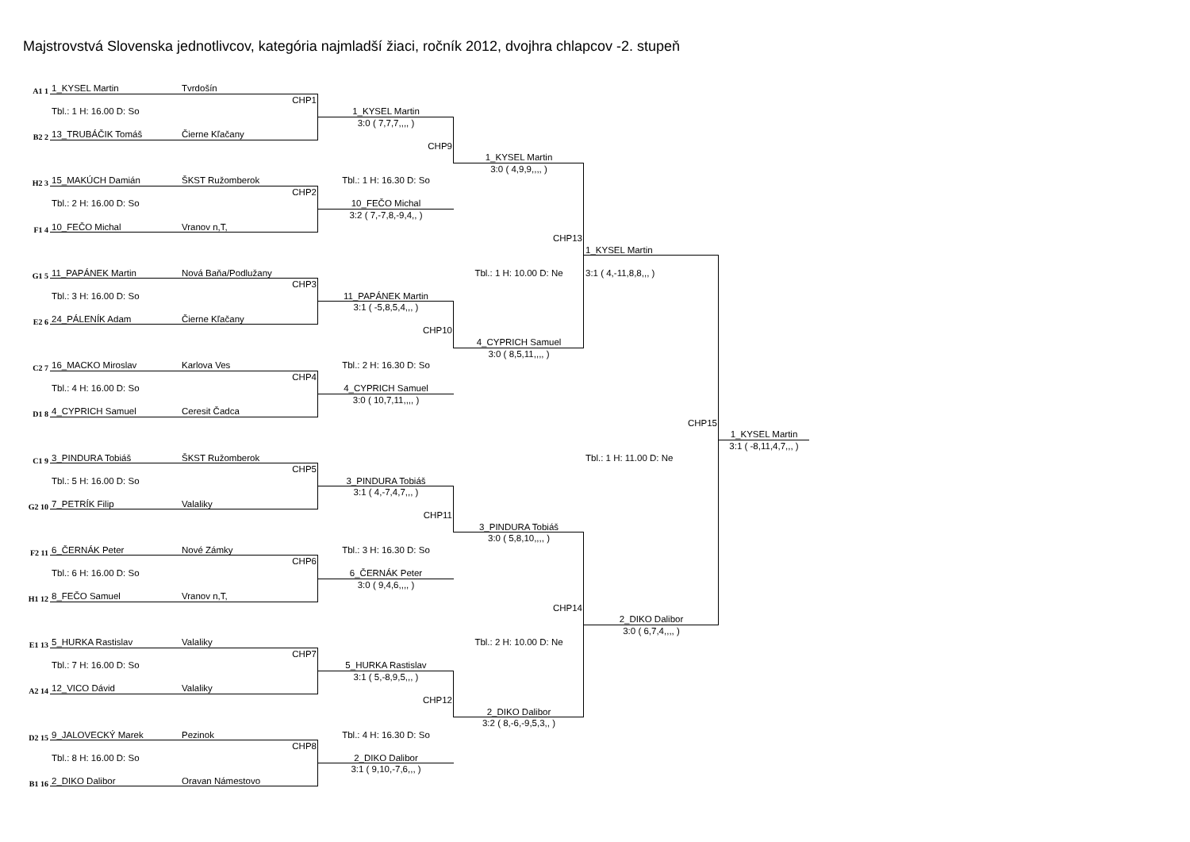Majstrovstvá Slovenska jednotlivcov, kategória najmladší žiaci, ročník 2012, dvojhra chlapcov -2. stupeň
A1 1
1_KYSEL Martin
Tvrdošín
CHP1
Tbl.: 1 H: 16.00 D: So
1_KYSEL Martin
3:0 ( 7,7,7,,,, )
B2 2
13_TRUBÁČIK Tomáš
Čierne Kľačany
CHP9
1_KYSEL Martin
3:0 ( 4,9,9,,,, )
H2 3
15_MAKÚCH Damián
ŠKST Ružomberok
Tbl.: 1 H: 16.30 D: So
CHP2
Tbl.: 2 H: 16.00 D: So
10_FEČO Michal
3:2 ( 7,-7,8,-9,4,, )
F1 4
10_FEČO Michal
Vranov n,T,
CHP13
1_KYSEL Martin
G1 5
11_PAPÁNEK Martin
Nová Baňa/Podlužany
Tbl.: 1 H: 10.00 D: Ne
3:1 ( 4,-11,8,8,,, )
CHP3
Tbl.: 3 H: 16.00 D: So
11_PAPÁNEK Martin
3:1 ( -5,8,5,4,,, )
E2 6
24_PÁLENÍK Adam
Čierne Kľačany
CHP10
4_CYPRICH Samuel
3:0 ( 8,5,11,,,, )
C2 7
16_MACKO Miroslav
Karlova Ves
Tbl.: 2 H: 16.30 D: So
CHP4
Tbl.: 4 H: 16.00 D: So
4_CYPRICH Samuel
3:0 ( 10,7,11,,,, )
D1 8
4_CYPRICH Samuel
Ceresit Čadca
CHP15
1_KYSEL Martin
3:1 ( -8,11,4,7,,, )
C1 9
3_PINDURA Tobiáš
ŠKST Ružomberok
Tbl.: 1 H: 11.00 D: Ne
CHP5
Tbl.: 5 H: 16.00 D: So
3_PINDURA Tobiáš
3:1 ( 4,-7,4,7,,, )
G2 10
7_PETRÍK Filip
Valaliky
CHP11
3_PINDURA Tobiáš
3:0 ( 5,8,10,,,, )
F2 11
6_ČERNÁK Peter
Nové Zámky
Tbl.: 3 H: 16.30 D: So
CHP6
Tbl.: 6 H: 16.00 D: So
6_ČERNÁK Peter
3:0 ( 9,4,6,,,, )
H1 12
8_FEČO Samuel
Vranov n,T,
CHP14
2_DIKO Dalibor
3:0 ( 6,7,4,,,, )
E1 13
5_HURKA Rastislav
Valaliky
Tbl.: 2 H: 10.00 D: Ne
CHP7
Tbl.: 7 H: 16.00 D: So
5_HURKA Rastislav
3:1 ( 5,-8,9,5,,, )
A2 14
12_VICO Dávid
Valaliky
CHP12
2_DIKO Dalibor
3:2 ( 8,-6,-9,5,3,, )
D2 15
9_JALOVECKÝ Marek
Pezinok
Tbl.: 4 H: 16.30 D: So
CHP8
Tbl.: 8 H: 16.00 D: So
2_DIKO Dalibor
3:1 ( 9,10,-7,6,,, )
B1 16
2_DIKO Dalibor
Oravan Námestovo